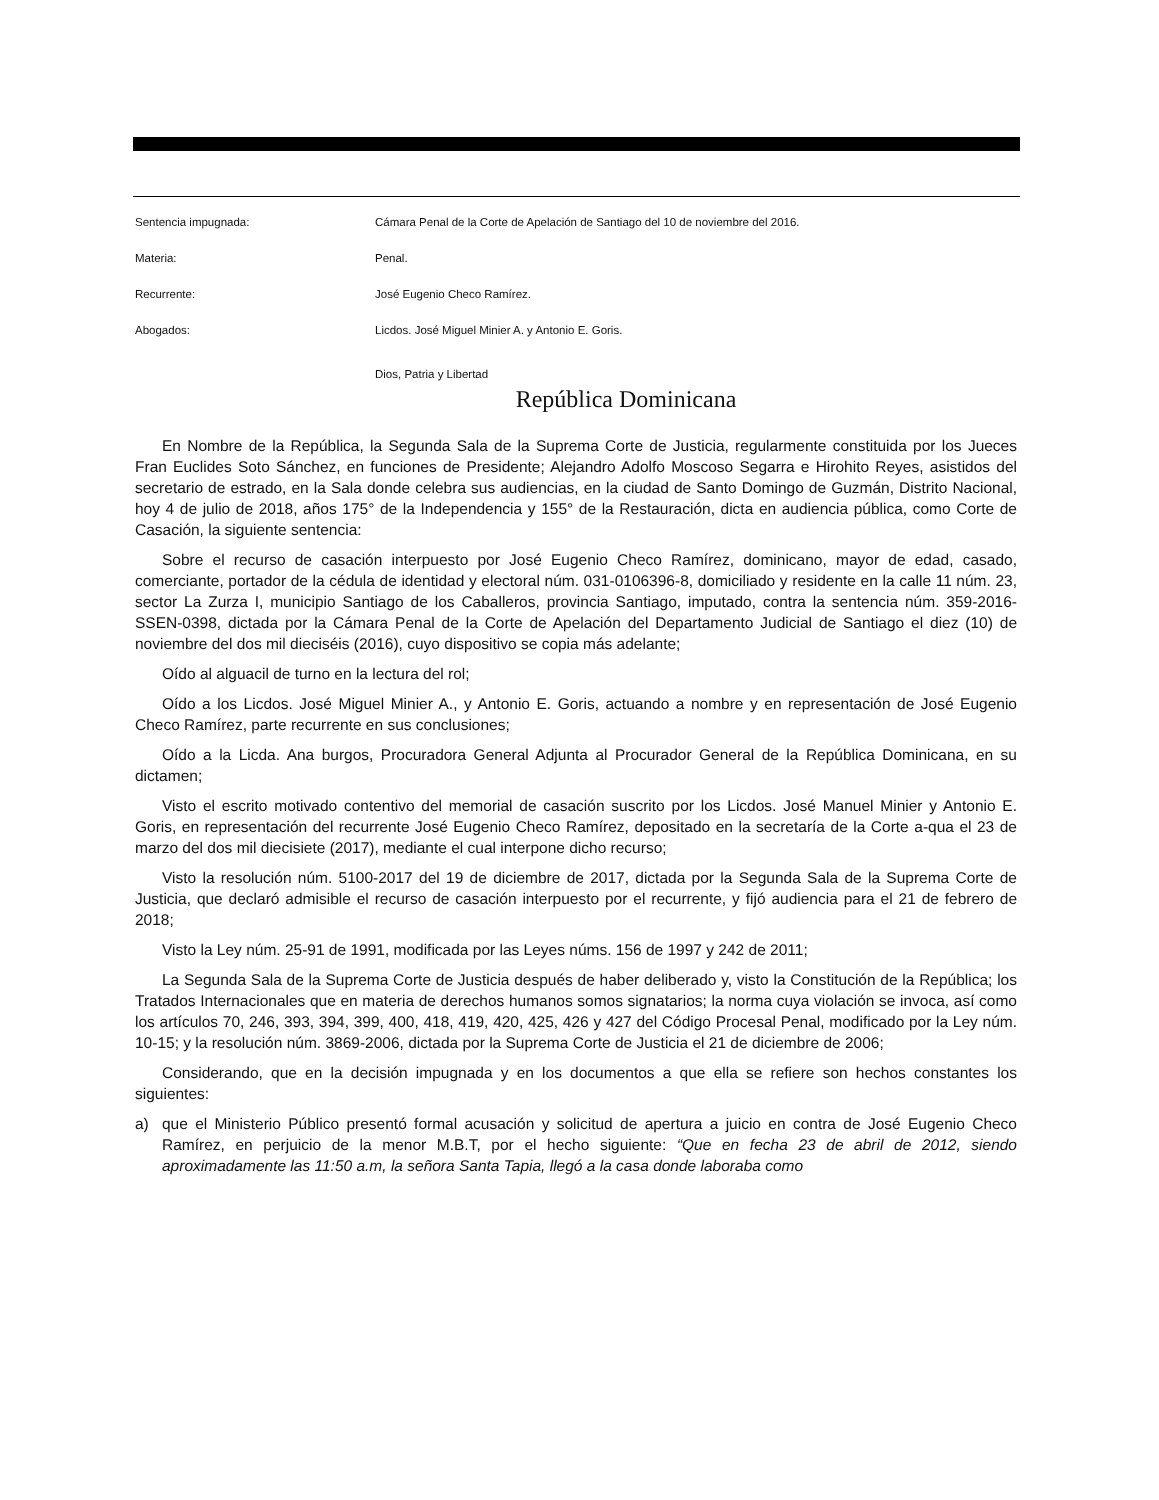Sentencia impugnada: Cámara Penal de la Corte de Apelación de Santiago del 10 de noviembre del 2016.
Materia: Penal.
Recurrente: José Eugenio Checo Ramírez.
Abogados: Licdos. José Miguel Minier A. y Antonio E. Goris.
Dios, Patria y Libertad
República Dominicana
En Nombre de la República, la Segunda Sala de la Suprema Corte de Justicia, regularmente constituida por los Jueces Fran Euclides Soto Sánchez, en funciones de Presidente; Alejandro Adolfo Moscoso Segarra e Hirohito Reyes, asistidos del secretario de estrado, en la Sala donde celebra sus audiencias, en la ciudad de Santo Domingo de Guzmán, Distrito Nacional, hoy 4 de julio de 2018, años 175° de la Independencia y 155° de la Restauración, dicta en audiencia pública, como Corte de Casación, la siguiente sentencia:
Sobre el recurso de casación interpuesto por José Eugenio Checo Ramírez, dominicano, mayor de edad, casado, comerciante, portador de la cédula de identidad y electoral núm. 031-0106396-8, domiciliado y residente en la calle 11 núm. 23, sector La Zurza I, municipio Santiago de los Caballeros, provincia Santiago, imputado, contra la sentencia núm. 359-2016-SSEN-0398, dictada por la Cámara Penal de la Corte de Apelación del Departamento Judicial de Santiago el diez (10) de noviembre del dos mil dieciséis (2016), cuyo dispositivo se copia más adelante;
Oído al alguacil de turno en la lectura del rol;
Oído a los Licdos. José Miguel Minier A., y Antonio E. Goris, actuando a nombre y en representación de José Eugenio Checo Ramírez, parte recurrente en sus conclusiones;
Oído a la Licda. Ana burgos, Procuradora General Adjunta al Procurador General de la República Dominicana, en su dictamen;
Visto el escrito motivado contentivo del memorial de casación suscrito por los Licdos. José Manuel Minier y Antonio E. Goris, en representación del recurrente José Eugenio Checo Ramírez, depositado en la secretaría de la Corte a-qua el 23 de marzo del dos mil diecisiete (2017), mediante el cual interpone dicho recurso;
Visto la resolución núm. 5100-2017 del 19 de diciembre de 2017, dictada por la Segunda Sala de la Suprema Corte de Justicia, que declaró admisible el recurso de casación interpuesto por el recurrente, y fijó audiencia para el 21 de febrero de 2018;
Visto la Ley núm. 25-91 de 1991, modificada por las Leyes núms. 156 de 1997 y 242 de 2011;
La Segunda Sala de la Suprema Corte de Justicia después de haber deliberado y, visto la Constitución de la República; los Tratados Internacionales que en materia de derechos humanos somos signatarios; la norma cuya violación se invoca, así como los artículos 70, 246, 393, 394, 399, 400, 418, 419, 420, 425, 426 y 427 del Código Procesal Penal, modificado por la Ley núm. 10-15; y la resolución núm. 3869-2006, dictada por la Suprema Corte de Justicia el 21 de diciembre de 2006;
Considerando, que en la decisión impugnada y en los documentos a que ella se refiere son hechos constantes los siguientes:
a) que el Ministerio Público presentó formal acusación y solicitud de apertura a juicio en contra de José Eugenio Checo Ramírez, en perjuicio de la menor M.B.T, por el hecho siguiente: “Que en fecha 23 de abril de 2012, siendo aproximadamente las 11:50 a.m, la señora Santa Tapia, llegó a la casa donde laboraba como